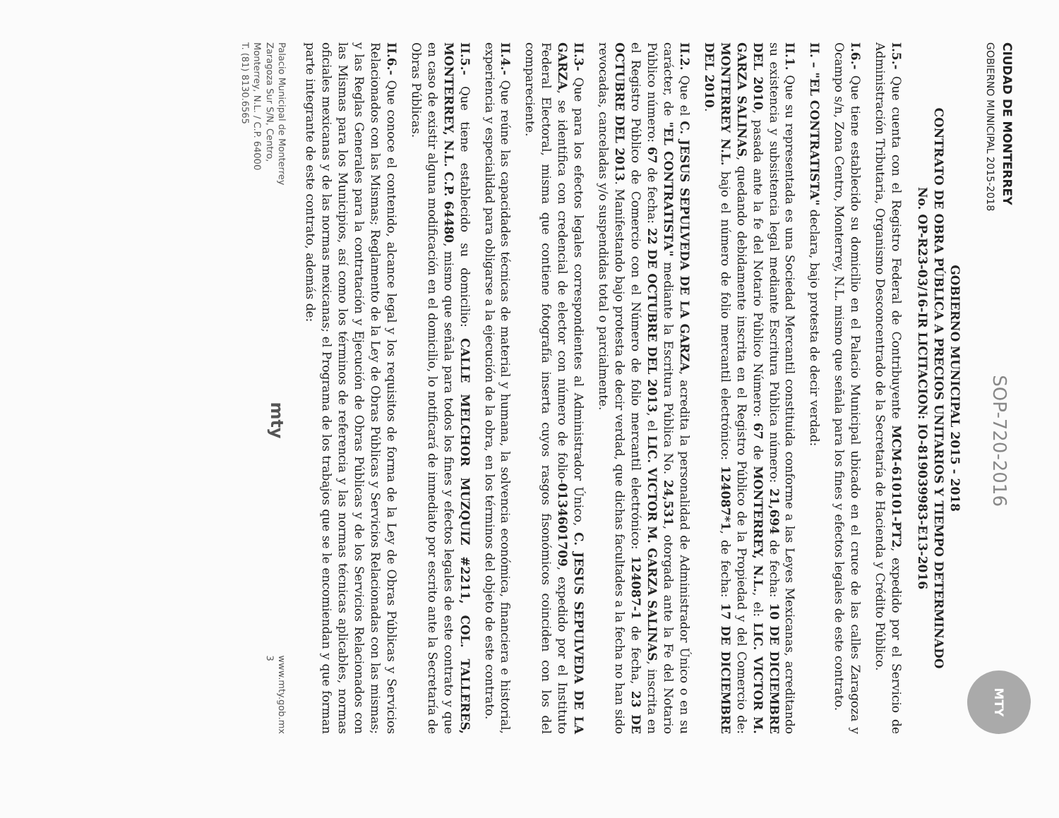CIUDAD DE MONTERREY
GOBIERNO MUNICIPAL 2015-2018
SOP-720-2016
MTY
GOBIERNO MUNICIPAL 2015 - 2018
CONTRATO DE OBRA PÚBLICA A PRECIOS UNITARIOS Y TIEMPO DETERMINADO
No. OP-R23-03/16-IR LICITACION: IO-819039983-E13-2016
I.5.- Que cuenta con el Registro Federal de Contribuyente MCM-610101-PT2, expedido por el Servicio de Administración Tributaria, Organismo Desconcentrado de la Secretaría de Hacienda y Crédito Público.
I.6.- Que tiene establecido su domicilio en el Palacio Municipal ubicado en el cruce de las calles Zaragoza y Ocampo s/n, Zona Centro, Monterrey, N.L. mismo que señala para los fines y efectos legales de este contrato.
II. – "EL CONTRATISTA" declara, bajo protesta de decir verdad:
II.1. Que su representada es una Sociedad Mercantil constituida conforme a las Leyes Mexicanas, acreditando su existencia y subsistencia legal mediante Escritura Pública número: 21,694 de fecha: 10 DE DICIEMBRE DEL 2010, pasada ante la fe del Notario Público Número: 67 de MONTERREY, N.L., el: LIC. VICTOR M. GARZA SALINAS, quedando debidamente inscrita en el Registro Público de la Propiedad y del Comercio de: MONTERREY N.L. bajo el número de folio mercantil electrónico: 124087*1, de fecha: 17 DE DICIEMBRE DEL 2010.
II.2. Que el C. JESUS SEPULVEDA DE LA GARZA, acredita la personalidad de Administrador Único o en su carácter, de "EL CONTRATISTA" mediante la Escritura Pública No. 24,531, otorgada ante la Fe del Notario Público número: 67 de fecha: 22 DE OCTUBRE DEL 2013, el LIC. VICTOR M. GARZA SALINAS, inscrita en el Registro Público de Comercio con el Número de folio mercantil electrónico: 124087-1 de fecha, 23 DE OCTUBRE DEL 2013. Manifestando bajo protesta de decir verdad, que dichas facultades a la fecha no han sido revocadas, canceladas y/o suspendidas total o parcialmente.
II.3- Que para los efectos legales correspondientes al Administrador Único, C. JESUS SEPULVEDA DE LA GARZA, se identifica con credencial de elector con número de folio-0134601709, expedido por el Instituto Federal Electoral, misma que contiene fotografía inserta cuyos rasgos fisonómicos coinciden con los del compareciente.
II.4.- Que reúne las capacidades técnicas de material y humana, la solvencia económica, financiera e historial, experiencia y especialidad para obligarse a la ejecución de la obra, en los términos del objeto de este contrato.
II.5.- Que tiene establecido su domicilio: CALLE MELCHOR MUZQUIZ #2211, COL. TALLERES, MONTERREY, N.L. C.P. 64480, mismo que señala para todos los fines y efectos legales de este contrato y que en caso de existir alguna modificación en el domicilio, lo notificará de inmediato por escrito ante la Secretaría de Obras Públicas.
II.6.- Que conoce el contenido, alcance legal y los requisitos de forma de la Ley de Obras Públicas y Servicios Relacionados con las Mismas; Reglamento de la Ley de Obras Públicas y Servicios Relacionadas con las mismas; y las Reglas Generales para la contratación y Ejecución de Obras Públicas y de los Servicios Relacionados con las Mismas para los Municipios, así como los términos de referencia y las normas técnicas aplicables, normas oficiales mexicanas y de las normas mexicanas; el Programa de los trabajos que se le encomiendan y que forman parte integrante de este contrato, además de:
Palacio Municipal de Monterrey
Zaragoza Sur S/N, Centro,
Monterrey, N.L. / C.P. 64000
T. (81) 8130.6565
mty
www.mty.gob.mx
3